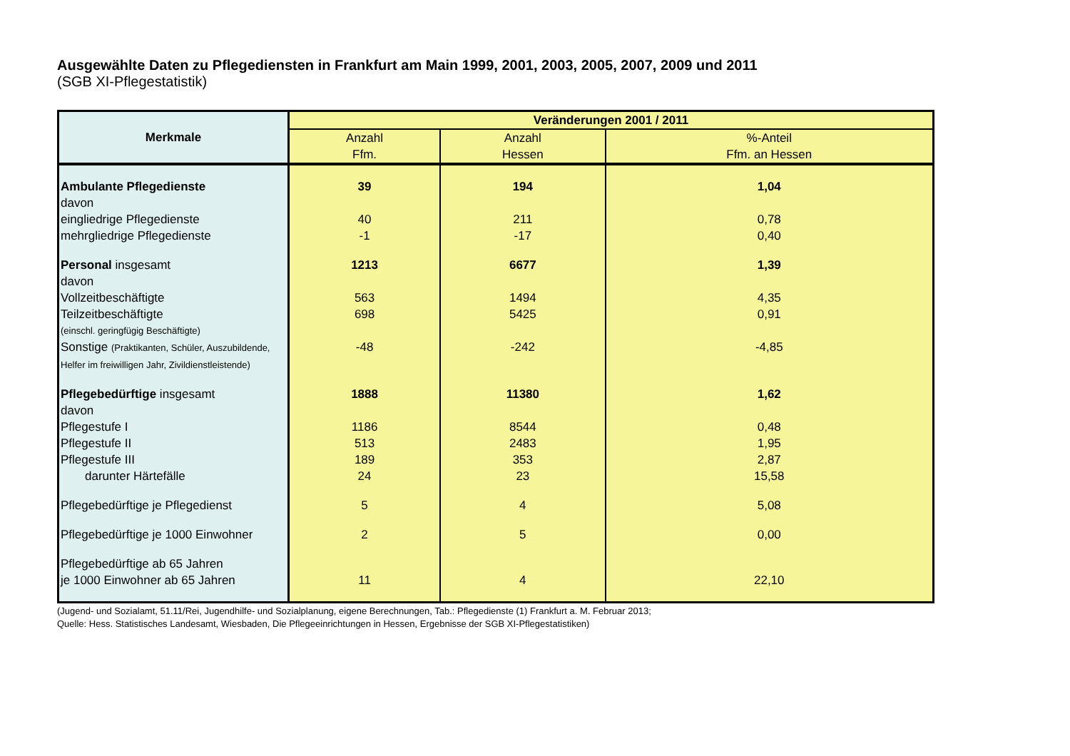Ausgewählte Daten zu Pflegediensten in Frankfurt am Main 1999, 2001, 2003, 2005, 2007, 2009 und 2011
(SGB XI-Pflegestatistik)
| Merkmale | Veränderungen 2001 / 2011 | | |
| --- | --- | --- | --- |
| | Anzahl Ffm. | Anzahl Hessen | %-Anteil Ffm. an Hessen |
| Ambulante Pflegedienste | 39 | 194 | 1,04 |
| davon | | | |
| eingliedrige Pflegedienste | 40 | 211 | 0,78 |
| mehrgliedrige Pflegedienste | -1 | -17 | 0,40 |
| Personal insgesamt | 1213 | 6677 | 1,39 |
| davon | | | |
| Vollzeitbeschäftigte | 563 | 1494 | 4,35 |
| Teilzeitbeschäftigte | 698 | 5425 | 0,91 |
| (einschl. geringfügig Beschäftigte) | | | |
| Sonstige (Praktikanten, Schüler, Auszubildende, Helfer im freiwilligen Jahr, Zivildienstleistende) | -48 | -242 | -4,85 |
| Pflegebedürftige insgesamt | 1888 | 11380 | 1,62 |
| davon | | | |
| Pflegestufe I | 1186 | 8544 | 0,48 |
| Pflegestufe II | 513 | 2483 | 1,95 |
| Pflegestufe III | 189 | 353 | 2,87 |
| darunter Härtefälle | 24 | 23 | 15,58 |
| Pflegebedürftige je Pflegedienst | 5 | 4 | 5,08 |
| Pflegebedürftige je 1000 Einwohner | 2 | 5 | 0,00 |
| Pflegebedürftige ab 65 Jahren je 1000 Einwohner ab 65 Jahren | 11 | 4 | 22,10 |
(Jugend- und Sozialamt, 51.11/Rei, Jugendhilfe- und Sozialplanung, eigene Berechnungen, Tab.: Pflegedienste (1) Frankfurt a. M. Februar 2013;
Quelle: Hess. Statistisches Landesamt, Wiesbaden, Die Pflegeeinrichtungen in Hessen, Ergebnisse der SGB XI-Pflegestatistiken)